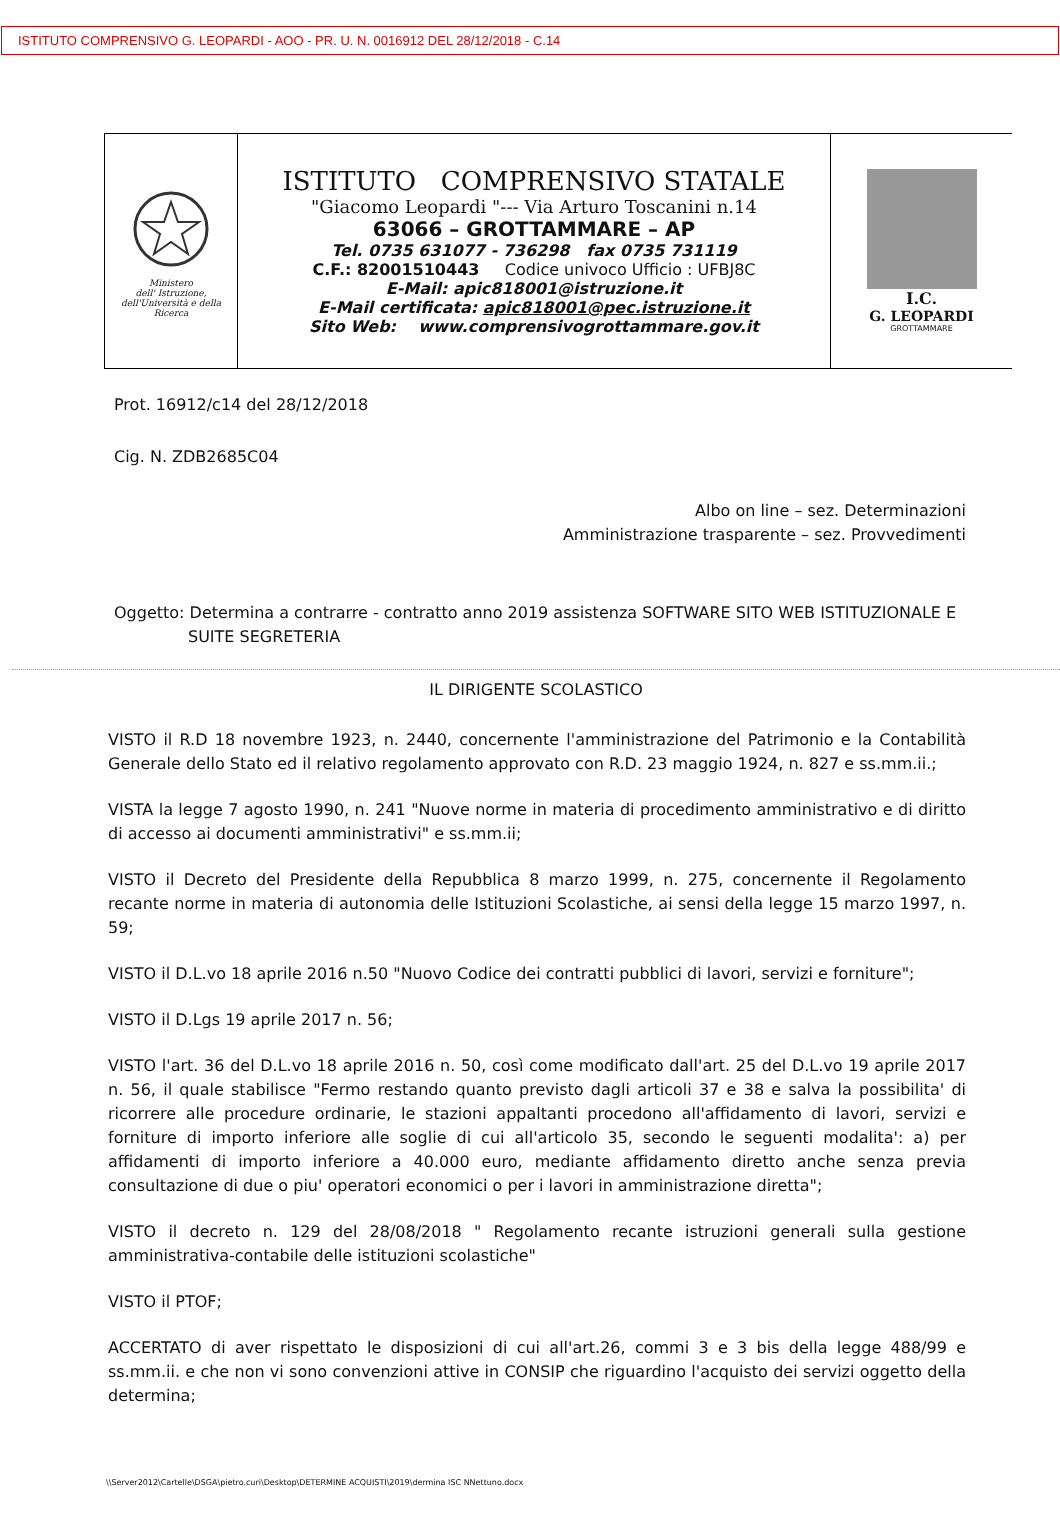ISTITUTO COMPRENSIVO G. LEOPARDI - AOO - PR. U. N. 0016912 DEL 28/12/2018 - C.14
| Ministero dell' Istruzione, dell'Università e della Ricerca | ISTITUTO COMPRENSIVO STATALE "Giacomo Leopardi "--- Via Arturo Toscanini n.14 63066 – GROTTAMMARE – AP Tel. 0735 631077 - 736298 fax 0735 731119 C.F.: 82001510443 Codice univoco Ufficio : UFBJ8C E-Mail: apic818001@istruzione.it E-Mail certificata: apic818001@pec.istruzione.it Sito Web: www.comprensivogrottammare.gov.it | I.C. G. LEOPARDI GROTTAMMARE |
Prot. 16912/c14 del 28/12/2018
Cig. N. ZDB2685C04
Albo on line – sez. Determinazioni
Amministrazione trasparente – sez. Provvedimenti
Oggetto: Determina a contrarre - contratto anno 2019 assistenza SOFTWARE SITO WEB ISTITUZIONALE E SUITE SEGRETERIA
IL DIRIGENTE SCOLASTICO
VISTO il R.D 18 novembre 1923, n. 2440, concernente l'amministrazione del Patrimonio e la Contabilità Generale dello Stato ed il relativo regolamento approvato con R.D. 23 maggio 1924, n. 827 e ss.mm.ii.;
VISTA la legge 7 agosto 1990, n. 241 "Nuove norme in materia di procedimento amministrativo e di diritto di accesso ai documenti amministrativi" e ss.mm.ii;
VISTO il Decreto del Presidente della Repubblica 8 marzo 1999, n. 275, concernente il Regolamento recante norme in materia di autonomia delle Istituzioni Scolastiche, ai sensi della legge 15 marzo 1997, n. 59;
VISTO il D.L.vo 18 aprile 2016 n.50 "Nuovo Codice dei contratti pubblici di lavori, servizi e forniture";
VISTO il D.Lgs 19 aprile 2017 n. 56;
VISTO l'art. 36 del D.L.vo 18 aprile 2016 n. 50, così come modificato dall'art. 25 del D.L.vo 19 aprile 2017 n. 56, il quale stabilisce "Fermo restando quanto previsto dagli articoli 37 e 38 e salva la possibilita' di ricorrere alle procedure ordinarie, le stazioni appaltanti procedono all'affidamento di lavori, servizi e forniture di importo inferiore alle soglie di cui all'articolo 35, secondo le seguenti modalita': a) per affidamenti di importo inferiore a 40.000 euro, mediante affidamento diretto anche senza previa consultazione di due o piu' operatori economici o per i lavori in amministrazione diretta";
VISTO il decreto n. 129 del 28/08/2018 " Regolamento recante istruzioni generali sulla gestione amministrativa-contabile delle istituzioni scolastiche"
VISTO il PTOF;
ACCERTATO di aver rispettato le disposizioni di cui all'art.26, commi 3 e 3 bis della legge 488/99 e ss.mm.ii. e che non vi sono convenzioni attive in CONSIP che riguardino l'acquisto dei servizi oggetto della determina;
\\Server2012\Cartelle\DSGA\pietro.curi\Desktop\DETERMINE ACQUISTI\2019\dermina ISC NNettuno.docx